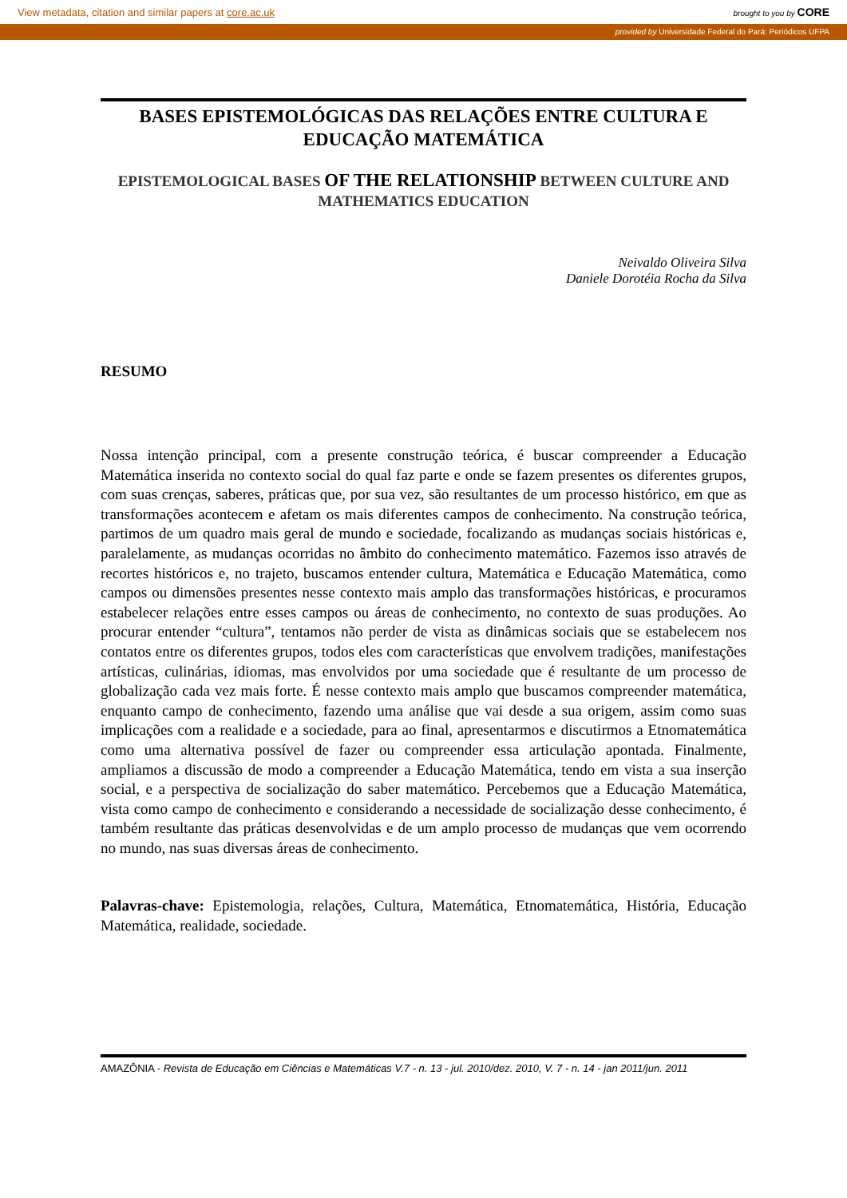View metadata, citation and similar papers at core.ac.uk brought to you by CORE
provided by Universidade Federal do Pará: Periódicos UFPA
BASES EPISTEMOLÓGICAS DAS RELAÇÕES ENTRE CULTURA E EDUCAÇÃO MATEMÁTICA
EPISTEMOLOGICAL BASES OF THE RELATIONSHIP BETWEEN CULTURE AND MATHEMATICS EDUCATION
Neivaldo Oliveira Silva
Daniele Dorotéia Rocha da Silva
RESUMO
Nossa intenção principal, com a presente construção teórica, é buscar compreender a Educação Matemática inserida no contexto social do qual faz parte e onde se fazem presentes os diferentes grupos, com suas crenças, saberes, práticas que, por sua vez, são resultantes de um processo histórico, em que as transformações acontecem e afetam os mais diferentes campos de conhecimento. Na construção teórica, partimos de um quadro mais geral de mundo e sociedade, focalizando as mudanças sociais históricas e, paralelamente, as mudanças ocorridas no âmbito do conhecimento matemático. Fazemos isso através de recortes históricos e, no trajeto, buscamos entender cultura, Matemática e Educação Matemática, como campos ou dimensões presentes nesse contexto mais amplo das transformações históricas, e procuramos estabelecer relações entre esses campos ou áreas de conhecimento, no contexto de suas produções. Ao procurar entender “cultura”, tentamos não perder de vista as dinâmicas sociais que se estabelecem nos contatos entre os diferentes grupos, todos eles com características que envolvem tradições, manifestações artísticas, culinárias, idiomas, mas envolvidos por uma sociedade que é resultante de um processo de globalização cada vez mais forte. É nesse contexto mais amplo que buscamos compreender matemática, enquanto campo de conhecimento, fazendo uma análise que vai desde a sua origem, assim como suas implicações com a realidade e a sociedade, para ao final, apresentarmos e discutirmos a Etnomatemática como uma alternativa possível de fazer ou compreender essa articulação apontada. Finalmente, ampliamos a discussão de modo a compreender a Educação Matemática, tendo em vista a sua inserção social, e a perspectiva de socialização do saber matemático. Percebemos que a Educação Matemática, vista como campo de conhecimento e considerando a necessidade de socialização desse conhecimento, é também resultante das práticas desenvolvidas e de um amplo processo de mudanças que vem ocorrendo no mundo, nas suas diversas áreas de conhecimento.
Palavras-chave: Epistemologia, relações, Cultura, Matemática, Etnomatemática, História, Educação Matemática, realidade, sociedade.
AMAZÔNIA - Revista de Educação em Ciências e Matemáticas V.7 - n. 13 - jul. 2010/dez. 2010, V. 7 - n. 14 - jan 2011/jun. 2011